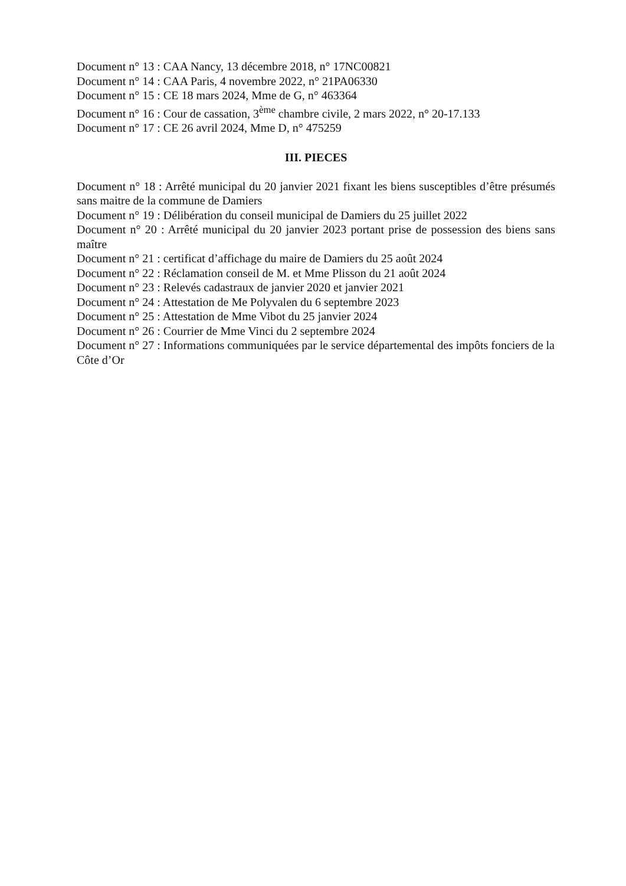Document n° 13 : CAA Nancy, 13 décembre 2018, n° 17NC00821
Document n° 14 : CAA Paris, 4 novembre 2022, n° 21PA06330
Document n° 15 : CE 18 mars 2024, Mme de G, n° 463364
Document n° 16 : Cour de cassation, 3<sup>ème</sup> chambre civile, 2 mars 2022, n° 20-17.133
Document n° 17 : CE 26 avril 2024, Mme D, n° 475259
III. PIECES
Document n° 18 : Arrêté municipal du 20 janvier 2021 fixant les biens susceptibles d’être présumés sans maitre de la commune de Damiers
Document n° 19 : Délibération du conseil municipal de Damiers du 25 juillet 2022
Document n° 20 : Arrêté municipal du 20 janvier 2023 portant prise de possession des biens sans maître
Document n° 21 : certificat d’affichage du maire de Damiers du 25 août 2024
Document n° 22 : Réclamation conseil de M. et Mme Plisson du 21 août 2024
Document n° 23 : Relevés cadastraux de janvier 2020 et janvier 2021
Document n° 24 : Attestation de Me Polyvalen du 6 septembre 2023
Document n° 25 : Attestation de Mme Vibot du 25 janvier 2024
Document n° 26 : Courrier de Mme Vinci du 2 septembre 2024
Document n° 27 : Informations communiquées par le service départemental des impôts fonciers de la Côte d’Or